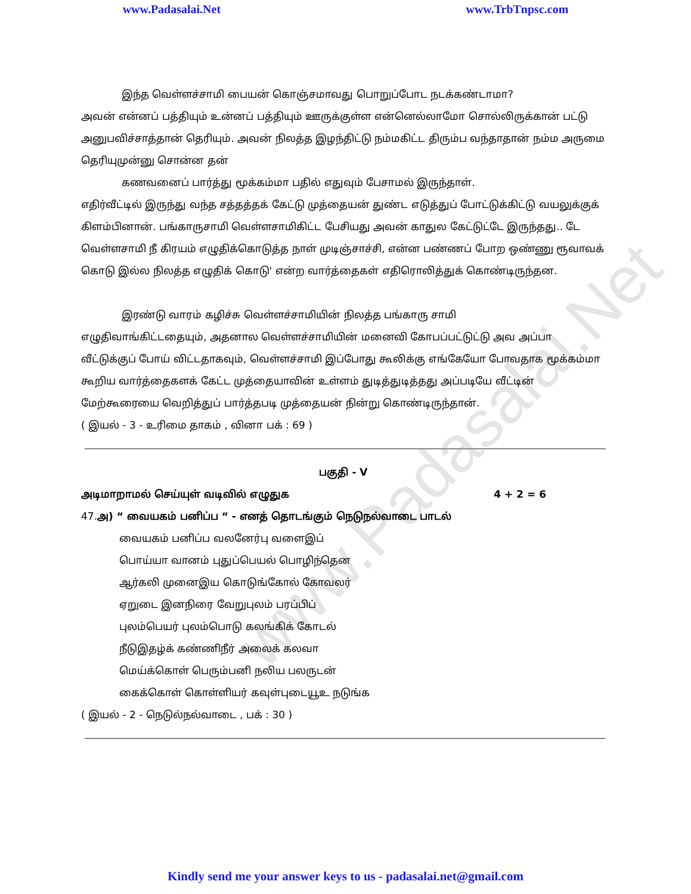www.Padasalai.Net www.TrbTnpsc.com
www.Padasalai.Net
இந்த வெள்ளச்சாமி பையன் கொஞ்சமாவது பொறுப்போட நடக்கண்டாமா?
அவன் என்னப் பத்தியும் உன்னப் பத்தியும் ஊருக்குள்ள என்னெல்லாமோ சொல்லிருக்கான் பட்டு அனுபவிச்சாத்தான் தெரியும். அவன் நிலத்த இழந்திட்டு நம்மகிட்ட திரும்ப வந்தாதான் நம்ம அருமை தெரியுமுன்னு சொன்ன தன்
கணவனைப் பார்த்து மூக்கம்மா பதில் எதுவும் பேசாமல் இருந்தாள்.
எதிர்வீட்டில் இருந்து வந்த சத்தத்தக் கேட்டு முத்தையன் துண்ட எடுத்துப் போட்டுக்கிட்டு வயலுக்குக் கிளம்பினான். பங்காருசாமி வெள்ளசாமிகிட்ட பேசியது அவன் காதுல கேட்டுட்டே இருந்தது.. டே வெள்ளசாமி நீ கிரயம் எழுதிக்கொடுத்த நாள் முடிஞ்சாச்சி, என்ன பண்ணப் போற ஒண்ணு ரூவாவக் கொடு இல்ல நிலத்த எழுதிக் கொடு' என்ற வார்த்தைகள் எதிரொலித்துக் கொண்டிருந்தன.
இரண்டு வாரம் கழிச்சு வெள்ளச்சாமியின் நிலத்த பங்காரு சாமி
எழுதிவாங்கிட்டதையும், அதனால வெள்ளச்சாமியின் மனைவி கோபப்பட்டுட்டு அவ அப்பா வீட்டுக்குப் போய் விட்டதாகவும், வெள்ளச்சாமி இப்போது கூலிக்கு எங்கேயோ போவதாக மூக்கம்மா கூறிய வார்த்தைகளக் கேட்ட முத்தையாவின் உள்ளம் துடித்துடித்தது அப்படியே வீட்டின் மேற்கூரையை வெறித்துப் பார்த்தபடி முத்தையன் நின்று கொண்டிருந்தான்.
( இயல் - 3 - உரிமை தாகம் , வினா பக் : 69 )
பகுதி - V
அடிமாறாமல் செய்யுள் வடிவில் எழுதுக 4 + 2 = 6
47.அ) “ வையகம் பனிப்ப “ - எனத் தொடங்கும் நெடுநல்வாடை பாடல்
வையகம் பனிப்ப வலனேர்பு வளைஇப்
பொய்யா வானம் புதுப்பெயல் பொழிந்தென
ஆர்கலி முனைஇய கொடுங்கோல் கோவலர்
ஏறுடை இனநிரை வேறுபுலம் பரப்பிப்
புலம்பெயர் புலம்பொடு கலங்கிக் கோடல்
நீடுஇதழ்க் கண்ணிநீர் அலைக் கலவா
மெய்க்கொள் பெரும்பனி நலிய பலருடன்
கைக்கொள் கொள்ளியர் கவுள்புடையூஉ நடுங்க
( இயல் - 2 - நெடுல்நல்வாடை , பக் : 30 )
Kindly send me your answer keys to us - padasalai.net@gmail.com